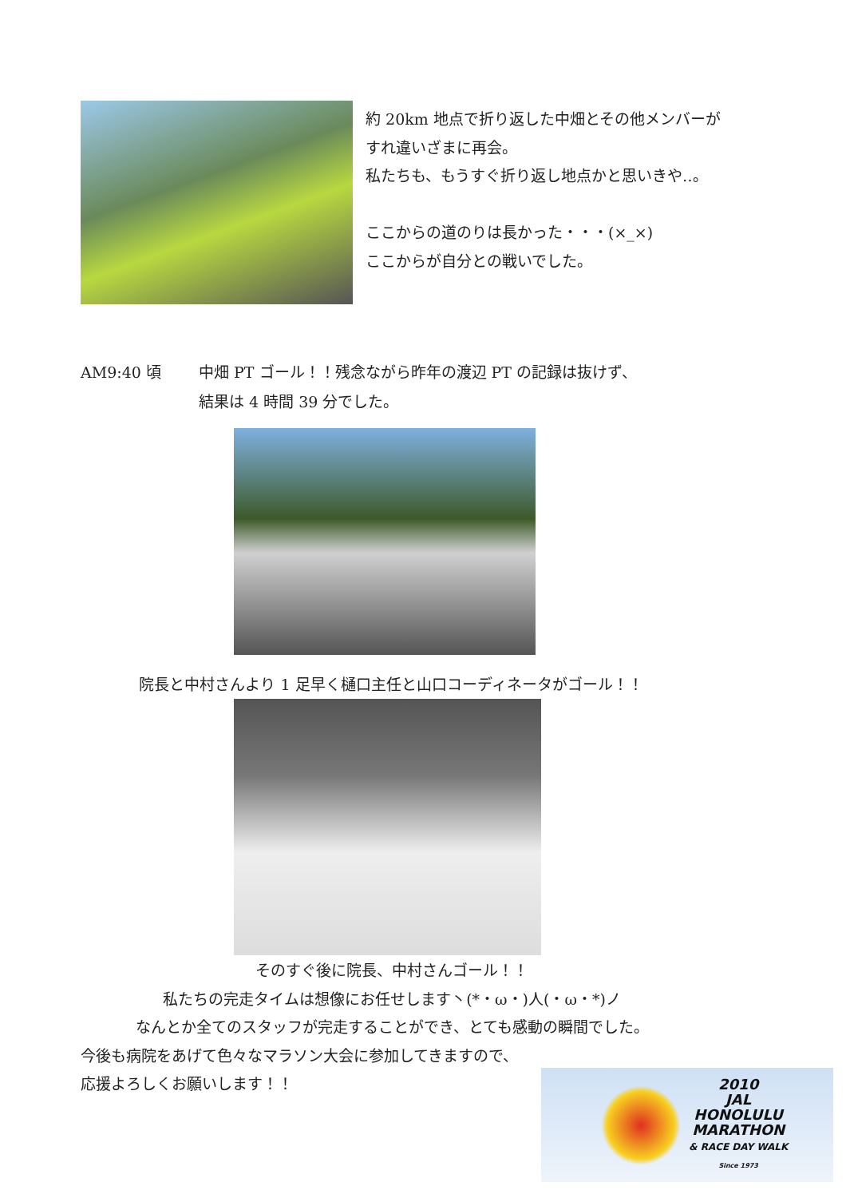約 20km 地点で折り返した中畑とその他メンバーが
すれ違いざまに再会。
私たちも、もうすぐ折り返し地点かと思いきや‥。
ここからの道のりは長かった・・・(×_×)
ここからが自分との戦いでした。
AM9:40 頃 中畑 PT ゴール！！残念ながら昨年の渡辺 PT の記録は抜けず、
結果は 4 時間 39 分でした。
院長と中村さんより 1 足早く樋口主任と山口コーディネータがゴール！！
そのすぐ後に院長、中村さんゴール！！
私たちの完走タイムは想像にお任せします丶(*・ω・)人(・ω・*)ノ
なんとか全てのスタッフが完走することができ、とても感動の瞬間でした。
今後も病院をあげて色々なマラソン大会に参加してきますので、
応援よろしくお願いします！！
2010
JAL
HONOLULU
MARATHON
& RACE DAY WALK
Since 1973